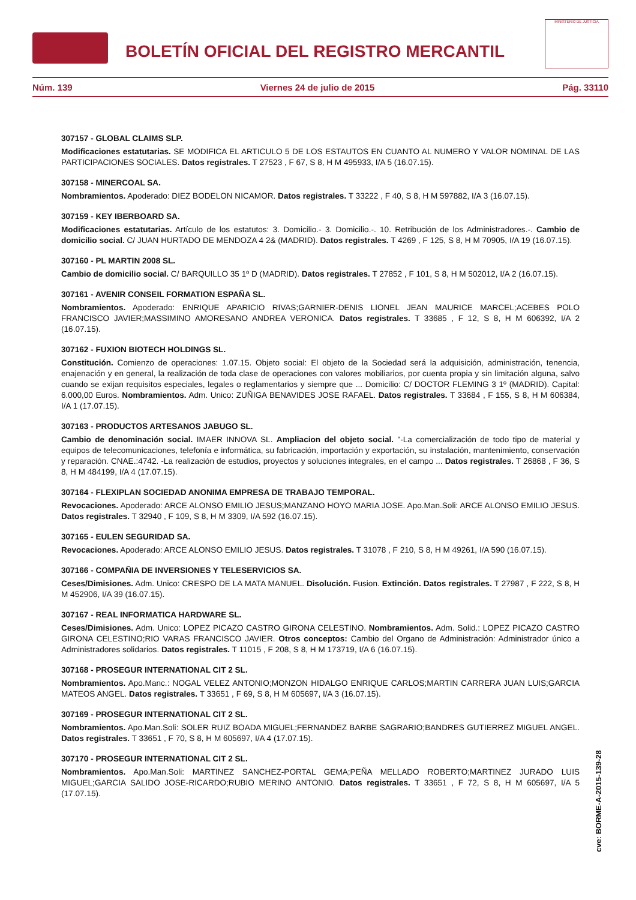BOLETÍN OFICIAL DEL REGISTRO MERCANTIL
MINISTERIO DE JUSTICIA
Núm. 139 Viernes 24 de julio de 2015 Pág. 33110
307157 - GLOBAL CLAIMS SLP.
Modificaciones estatutarias. SE MODIFICA EL ARTICULO 5 DE LOS ESTAUTOS EN CUANTO AL NUMERO Y VALOR NOMINAL DE LAS PARTICIPACIONES SOCIALES. Datos registrales. T 27523 , F 67, S 8, H M 495933, I/A 5 (16.07.15).
307158 - MINERCOAL SA.
Nombramientos. Apoderado: DIEZ BODELON NICAMOR. Datos registrales. T 33222 , F 40, S 8, H M 597882, I/A 3 (16.07.15).
307159 - KEY IBERBOARD SA.
Modificaciones estatutarias. Artículo de los estatutos: 3. Domicilio.- 3. Domicilio.-. 10. Retribución de los Administradores.-. Cambio de domicilio social. C/ JUAN HURTADO DE MENDOZA 4 2& (MADRID). Datos registrales. T 4269 , F 125, S 8, H M 70905, I/A 19 (16.07.15).
307160 - PL MARTIN 2008 SL.
Cambio de domicilio social. C/ BARQUILLO 35 1º D (MADRID). Datos registrales. T 27852 , F 101, S 8, H M 502012, I/A 2 (16.07.15).
307161 - AVENIR CONSEIL FORMATION ESPAÑA SL.
Nombramientos. Apoderado: ENRIQUE APARICIO RIVAS;GARNIER-DENIS LIONEL JEAN MAURICE MARCEL;ACEBES POLO FRANCISCO JAVIER;MASSIMINO AMORESANO ANDREA VERONICA. Datos registrales. T 33685 , F 12, S 8, H M 606392, I/A 2 (16.07.15).
307162 - FUXION BIOTECH HOLDINGS SL.
Constitución. Comienzo de operaciones: 1.07.15. Objeto social: El objeto de la Sociedad será la adquisición, administración, tenencia, enajenación y en general, la realización de toda clase de operaciones con valores mobiliarios, por cuenta propia y sin limitación alguna, salvo cuando se exijan requisitos especiales, legales o reglamentarios y siempre que ... Domicilio: C/ DOCTOR FLEMING 3 1º (MADRID). Capital: 6.000,00 Euros. Nombramientos. Adm. Unico: ZUÑIGA BENAVIDES JOSE RAFAEL. Datos registrales. T 33684 , F 155, S 8, H M 606384, I/A 1 (17.07.15).
307163 - PRODUCTOS ARTESANOS JABUGO SL.
Cambio de denominación social. IMAER INNOVA SL. Ampliacion del objeto social. "-La comercialización de todo tipo de material y equipos de telecomunicaciones, telefonía e informática, su fabricación, importación y exportación, su instalación, mantenimiento, conservación y reparación. CNAE.:4742. -La realización de estudios, proyectos y soluciones integrales, en el campo ... Datos registrales. T 26868 , F 36, S 8, H M 484199, I/A 4 (17.07.15).
307164 - FLEXIPLAN SOCIEDAD ANONIMA EMPRESA DE TRABAJO TEMPORAL.
Revocaciones. Apoderado: ARCE ALONSO EMILIO JESUS;MANZANO HOYO MARIA JOSE. Apo.Man.Soli: ARCE ALONSO EMILIO JESUS. Datos registrales. T 32940 , F 109, S 8, H M 3309, I/A 592 (16.07.15).
307165 - EULEN SEGURIDAD SA.
Revocaciones. Apoderado: ARCE ALONSO EMILIO JESUS. Datos registrales. T 31078 , F 210, S 8, H M 49261, I/A 590 (16.07.15).
307166 - COMPAÑIA DE INVERSIONES Y TELESERVICIOS SA.
Ceses/Dimisiones. Adm. Unico: CRESPO DE LA MATA MANUEL. Disolución. Fusion. Extinción. Datos registrales. T 27987 , F 222, S 8, H M 452906, I/A 39 (16.07.15).
307167 - REAL INFORMATICA HARDWARE SL.
Ceses/Dimisiones. Adm. Unico: LOPEZ PICAZO CASTRO GIRONA CELESTINO. Nombramientos. Adm. Solid.: LOPEZ PICAZO CASTRO GIRONA CELESTINO;RIO VARAS FRANCISCO JAVIER. Otros conceptos: Cambio del Organo de Administración: Administrador único a Administradores solidarios. Datos registrales. T 11015 , F 208, S 8, H M 173719, I/A 6 (16.07.15).
307168 - PROSEGUR INTERNATIONAL CIT 2 SL.
Nombramientos. Apo.Manc.: NOGAL VELEZ ANTONIO;MONZON HIDALGO ENRIQUE CARLOS;MARTIN CARRERA JUAN LUIS;GARCIA MATEOS ANGEL. Datos registrales. T 33651 , F 69, S 8, H M 605697, I/A 3 (16.07.15).
307169 - PROSEGUR INTERNATIONAL CIT 2 SL.
Nombramientos. Apo.Man.Soli: SOLER RUIZ BOADA MIGUEL;FERNANDEZ BARBE SAGRARIO;BANDRES GUTIERREZ MIGUEL ANGEL. Datos registrales. T 33651 , F 70, S 8, H M 605697, I/A 4 (17.07.15).
307170 - PROSEGUR INTERNATIONAL CIT 2 SL.
Nombramientos. Apo.Man.Soli: MARTINEZ SANCHEZ-PORTAL GEMA;PEÑA MELLADO ROBERTO;MARTINEZ JURADO LUIS MIGUEL;GARCIA SALIDO JOSE-RICARDO;RUBIO MERINO ANTONIO. Datos registrales. T 33651 , F 72, S 8, H M 605697, I/A 5 (17.07.15).
cve: BORME-A-2015-139-28